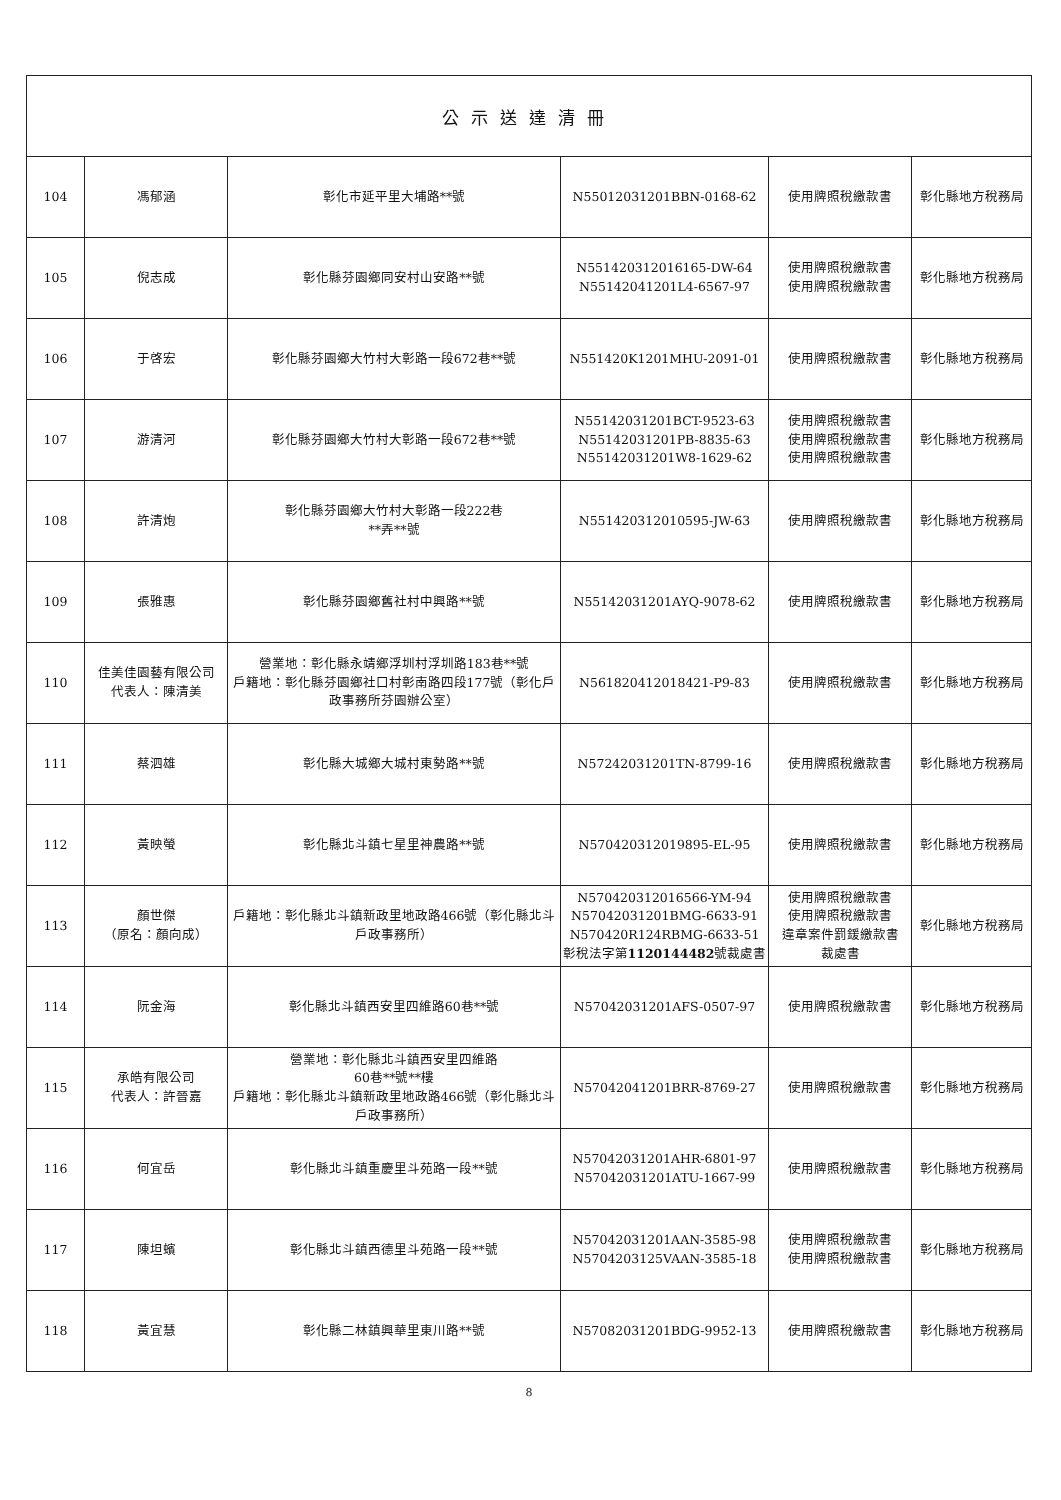| 公示送達清冊 | | | | | |
| --- | --- | --- | --- | --- | --- |
| 104 | 馮郁涵 | 彰化市延平里大埔路**號 | N55012031201BBN-0168-62 | 使用牌照稅繳款書 | 彰化縣地方稅務局 |
| 105 | 倪志成 | 彰化縣芬園鄉同安村山安路**號 | N551420312016165-DW-64 N55142041201L4-6567-97 | 使用牌照稅繳款書 使用牌照稅繳款書 | 彰化縣地方稅務局 |
| 106 | 于啓宏 | 彰化縣芬園鄉大竹村大彰路一段672巷**號 | N551420K1201MHU-2091-01 | 使用牌照稅繳款書 | 彰化縣地方稅務局 |
| 107 | 游清河 | 彰化縣芬園鄉大竹村大彰路一段672巷**號 | N55142031201BCT-9523-63 N55142031201PB-8835-63 N55142031201W8-1629-62 | 使用牌照稅繳款書 使用牌照稅繳款書 使用牌照稅繳款書 | 彰化縣地方稅務局 |
| 108 | 許清炮 | 彰化縣芬園鄉大竹村大彰路一段222巷 **弄**號 | N551420312010595-JW-63 | 使用牌照稅繳款書 | 彰化縣地方稅務局 |
| 109 | 張雅惠 | 彰化縣芬園鄉舊社村中興路**號 | N55142031201AYQ-9078-62 | 使用牌照稅繳款書 | 彰化縣地方稅務局 |
| 110 | 佳美佳園藝有限公司 代表人：陳清美 | 營業地：彰化縣永靖鄉浮圳村浮圳路183巷**號 戶籍地：彰化縣芬園鄉社口村彰南路四段177號（彰化戶政事務所芬園辦公室） | N561820412018421-P9-83 | 使用牌照稅繳款書 | 彰化縣地方稅務局 |
| 111 | 蔡泗雄 | 彰化縣大城鄉大城村東勢路**號 | N57242031201TN-8799-16 | 使用牌照稅繳款書 | 彰化縣地方稅務局 |
| 112 | 黃映螢 | 彰化縣北斗鎮七星里神農路**號 | N570420312019895-EL-95 | 使用牌照稅繳款書 | 彰化縣地方稅務局 |
| 113 | 顏世傑 （原名：顏向成） | 戶籍地：彰化縣北斗鎮新政里地政路466號（彰化縣北斗戶政事務所） | N570420312016566-YM-94 N57042031201BMG-6633-91 N570420R124RBMG-6633-51 彰稅法字第 1120144482 號裁處書 | 使用牌照稅繳款書 使用牌照稅繳款書 違章案件罰鍰繳款書 裁處書 | 彰化縣地方稅務局 |
| 114 | 阮金海 | 彰化縣北斗鎮西安里四維路60巷**號 | N57042031201AFS-0507-97 | 使用牌照稅繳款書 | 彰化縣地方稅務局 |
| 115 | 承皓有限公司 代表人：許晉嘉 | 營業地：彰化縣北斗鎮西安里四維路 60巷**號**樓 戶籍地：彰化縣北斗鎮新政里地政路466號（彰化縣北斗戶政事務所） | N57042041201BRR-8769-27 | 使用牌照稅繳款書 | 彰化縣地方稅務局 |
| 116 | 何宜岳 | 彰化縣北斗鎮重慶里斗苑路一段**號 | N57042031201AHR-6801-97 N57042031201ATU-1667-99 | 使用牌照稅繳款書 | 彰化縣地方稅務局 |
| 117 | 陳坦蠙 | 彰化縣北斗鎮西德里斗苑路一段**號 | N57042031201AAN-3585-98 N5704203125VAAN-3585-18 | 使用牌照稅繳款書 使用牌照稅繳款書 | 彰化縣地方稅務局 |
| 118 | 黃宜慧 | 彰化縣二林鎮興華里東川路**號 | N57082031201BDG-9952-13 | 使用牌照稅繳款書 | 彰化縣地方稅務局 |
8